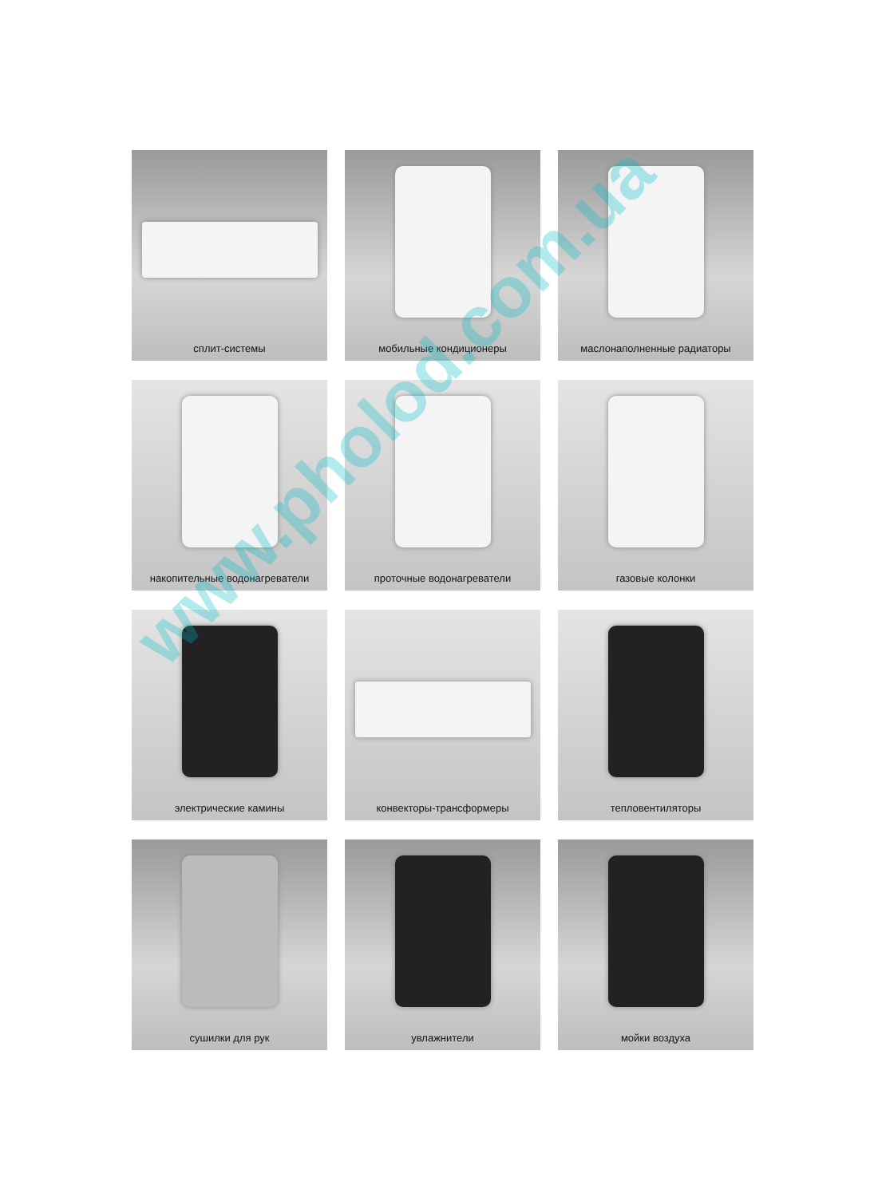сплит-системы
мобильные кондиционеры
маслонаполненные радиаторы
накопительные водонагреватели
проточные водонагреватели
газовые колонки
электрические камины
конвекторы-трансформеры
тепловентиляторы
сушилки для рук
увлажнители
мойки воздуха
www.pholod.com.ua